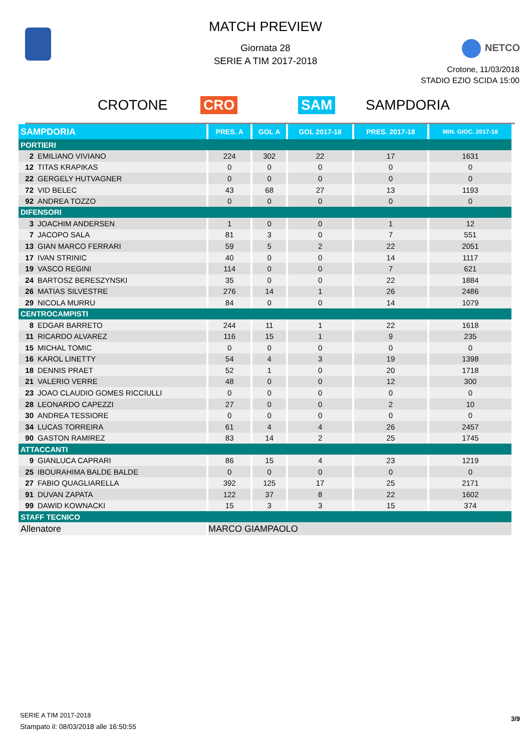MATCH PREVIEW
Giornata 28
SERIE A TIM 2017-2018
NETCO
Crotone, 11/03/2018
STADIO EZIO SCIDA 15:00
CROTONE CRO SAM SAMPDORIA
| SAMPDORIA | PRES. A | GOL A | GOL 2017-18 | PRES. 2017-18 | MIN. GIOC. 2017-18 |
| --- | --- | --- | --- | --- | --- |
| PORTIERI | | | | | |
| 2 EMILIANO VIVIANO | 224 | 302 | 22 | 17 | 1631 |
| 12 TITAS KRAPIKAS | 0 | 0 | 0 | 0 | 0 |
| 22 GERGELY HUTVAGNER | 0 | 0 | 0 | 0 | 0 |
| 72 VID BELEC | 43 | 68 | 27 | 13 | 1193 |
| 92 ANDREA TOZZO | 0 | 0 | 0 | 0 | 0 |
| DIFENSORI | | | | | |
| 3 JOACHIM ANDERSEN | 1 | 0 | 0 | 1 | 12 |
| 7 JACOPO SALA | 81 | 3 | 0 | 7 | 551 |
| 13 GIAN MARCO FERRARI | 59 | 5 | 2 | 22 | 2051 |
| 17 IVAN STRINIC | 40 | 0 | 0 | 14 | 1117 |
| 19 VASCO REGINI | 114 | 0 | 0 | 7 | 621 |
| 24 BARTOSZ BERESZYNSKI | 35 | 0 | 0 | 22 | 1884 |
| 26 MATIAS SILVESTRE | 276 | 14 | 1 | 26 | 2486 |
| 29 NICOLA MURRU | 84 | 0 | 0 | 14 | 1079 |
| CENTROCAMPISTI | | | | | |
| 8 EDGAR BARRETO | 244 | 11 | 1 | 22 | 1618 |
| 11 RICARDO ALVAREZ | 116 | 15 | 1 | 9 | 235 |
| 15 MICHAL TOMIC | 0 | 0 | 0 | 0 | 0 |
| 16 KAROL LINETTY | 54 | 4 | 3 | 19 | 1398 |
| 18 DENNIS PRAET | 52 | 1 | 0 | 20 | 1718 |
| 21 VALERIO VERRE | 48 | 0 | 0 | 12 | 300 |
| 23 JOAO CLAUDIO GOMES RICCIULLI | 0 | 0 | 0 | 0 | 0 |
| 28 LEONARDO CAPEZZI | 27 | 0 | 0 | 2 | 10 |
| 30 ANDREA TESSIORE | 0 | 0 | 0 | 0 | 0 |
| 34 LUCAS TORREIRA | 61 | 4 | 4 | 26 | 2457 |
| 90 GASTON RAMIREZ | 83 | 14 | 2 | 25 | 1745 |
| ATTACCANTI | | | | | |
| 9 GIANLUCA CAPRARI | 86 | 15 | 4 | 23 | 1219 |
| 25 IBOURAHIMA BALDE BALDE | 0 | 0 | 0 | 0 | 0 |
| 27 FABIO QUAGLIARELLA | 392 | 125 | 17 | 25 | 2171 |
| 91 DUVAN ZAPATA | 122 | 37 | 8 | 22 | 1602 |
| 99 DAWID KOWNACKI | 15 | 3 | 3 | 15 | 374 |
| STAFF TECNICO | | | | | |
| Allenatore | MARCO GIAMPAOLO | | | | |
SERIE A TIM 2017-2018
Stampato il: 08/03/2018 alle 16:50:55
3/9